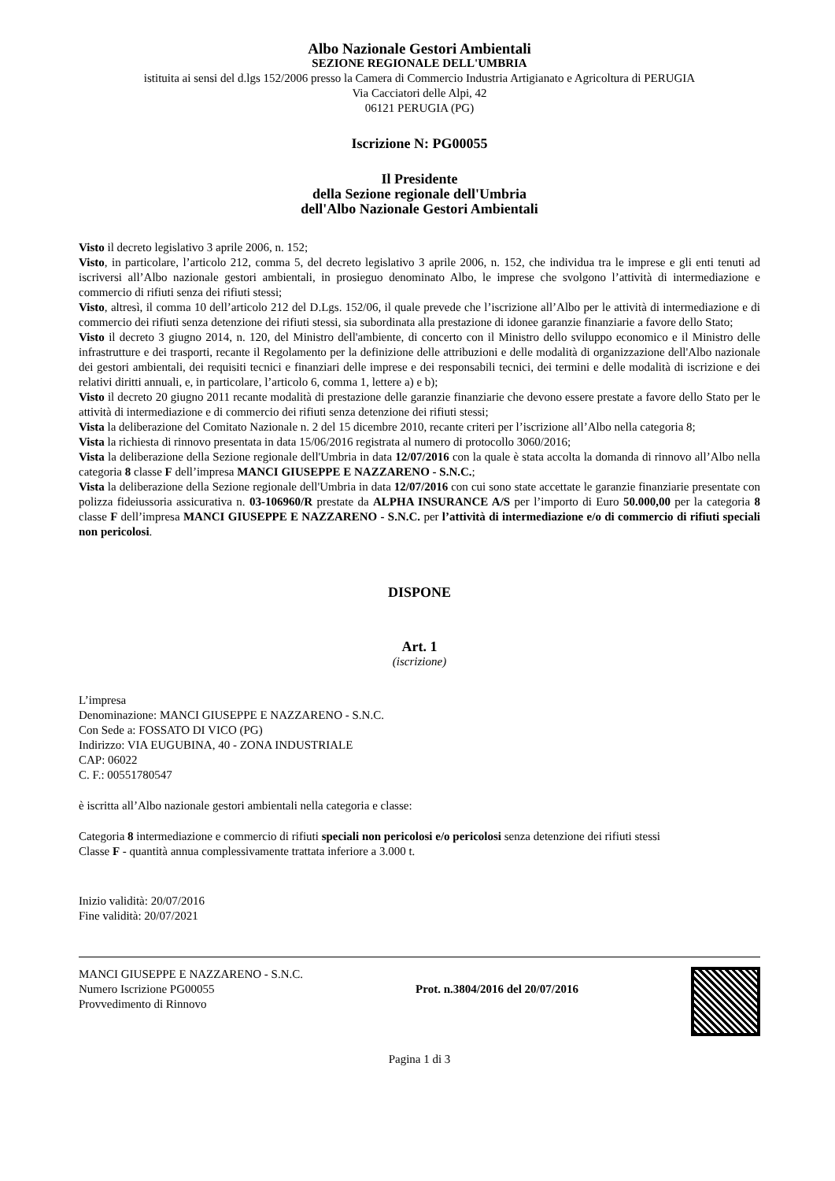Albo Nazionale Gestori Ambientali
SEZIONE REGIONALE DELL'UMBRIA
istituita ai sensi del d.lgs 152/2006 presso la Camera di Commercio Industria Artigianato e Agricoltura di PERUGIA
Via Cacciatori delle Alpi, 42
06121 PERUGIA (PG)
Iscrizione N: PG00055
Il Presidente
della Sezione regionale dell'Umbria
dell'Albo Nazionale Gestori Ambientali
Visto il decreto legislativo 3 aprile 2006, n. 152;
Visto, in particolare, l’articolo 212, comma 5, del decreto legislativo 3 aprile 2006, n. 152, che individua tra le imprese e gli enti tenuti ad iscriversi all’Albo nazionale gestori ambientali, in prosieguo denominato Albo, le imprese che svolgono l’attività di intermediazione e commercio di rifiuti senza dei rifiuti stessi;
Visto, altresì, il comma 10 dell’articolo 212 del D.Lgs. 152/06, il quale prevede che l’iscrizione all’Albo per le attività di intermediazione e di commercio dei rifiuti senza detenzione dei rifiuti stessi, sia subordinata alla prestazione di idonee garanzie finanziarie a favore dello Stato;
Visto il decreto 3 giugno 2014, n. 120, del Ministro dell'ambiente, di concerto con il Ministro dello sviluppo economico e il Ministro delle infrastrutture e dei trasporti, recante il Regolamento per la definizione delle attribuzioni e delle modalità di organizzazione dell'Albo nazionale dei gestori ambientali, dei requisiti tecnici e finanziari delle imprese e dei responsabili tecnici, dei termini e delle modalità di iscrizione e dei relativi diritti annuali, e, in particolare, l’articolo 6, comma 1, lettere a) e b);
Visto il decreto 20 giugno 2011 recante modalità di prestazione delle garanzie finanziarie che devono essere prestate a favore dello Stato per le attività di intermediazione e di commercio dei rifiuti senza detenzione dei rifiuti stessi;
Vista la deliberazione del Comitato Nazionale n. 2 del 15 dicembre 2010, recante criteri per l’iscrizione all’Albo nella categoria 8;
Vista la richiesta di rinnovo presentata in data 15/06/2016 registrata al numero di protocollo 3060/2016;
Vista la deliberazione della Sezione regionale dell'Umbria in data 12/07/2016 con la quale è stata accolta la domanda di rinnovo all’Albo nella categoria 8 classe F dell’impresa MANCI GIUSEPPE E NAZZARENO - S.N.C.;
Vista la deliberazione della Sezione regionale dell'Umbria in data 12/07/2016 con cui sono state accettate le garanzie finanziarie presentate con polizza fideiussoria assicurativa n. 03-106960/R prestate da ALPHA INSURANCE A/S per l’importo di Euro 50.000,00 per la categoria 8 classe F dell’impresa MANCI GIUSEPPE E NAZZARENO - S.N.C. per l’attività di intermediazione e/o di commercio di rifiuti speciali non pericolosi.
DISPONE
Art. 1
(iscrizione)
L’impresa
Denominazione: MANCI GIUSEPPE E NAZZARENO - S.N.C.
Con Sede a: FOSSATO DI VICO (PG)
Indirizzo: VIA EUGUBINA, 40 - ZONA INDUSTRIALE
CAP: 06022
C. F.: 00551780547
è iscritta all’Albo nazionale gestori ambientali nella categoria e classe:
Categoria 8 intermediazione e commercio di rifiuti speciali non pericolosi e/o pericolosi senza detenzione dei rifiuti stessi
Classe F - quantità annua complessivamente trattata inferiore a 3.000 t.
Inizio validità: 20/07/2016
Fine validità: 20/07/2021
MANCI GIUSEPPE E NAZZARENO - S.N.C.
Numero Iscrizione PG00055
Provvedimento di Rinnovo
Prot. n.3804/2016 del 20/07/2016
Pagina 1 di 3